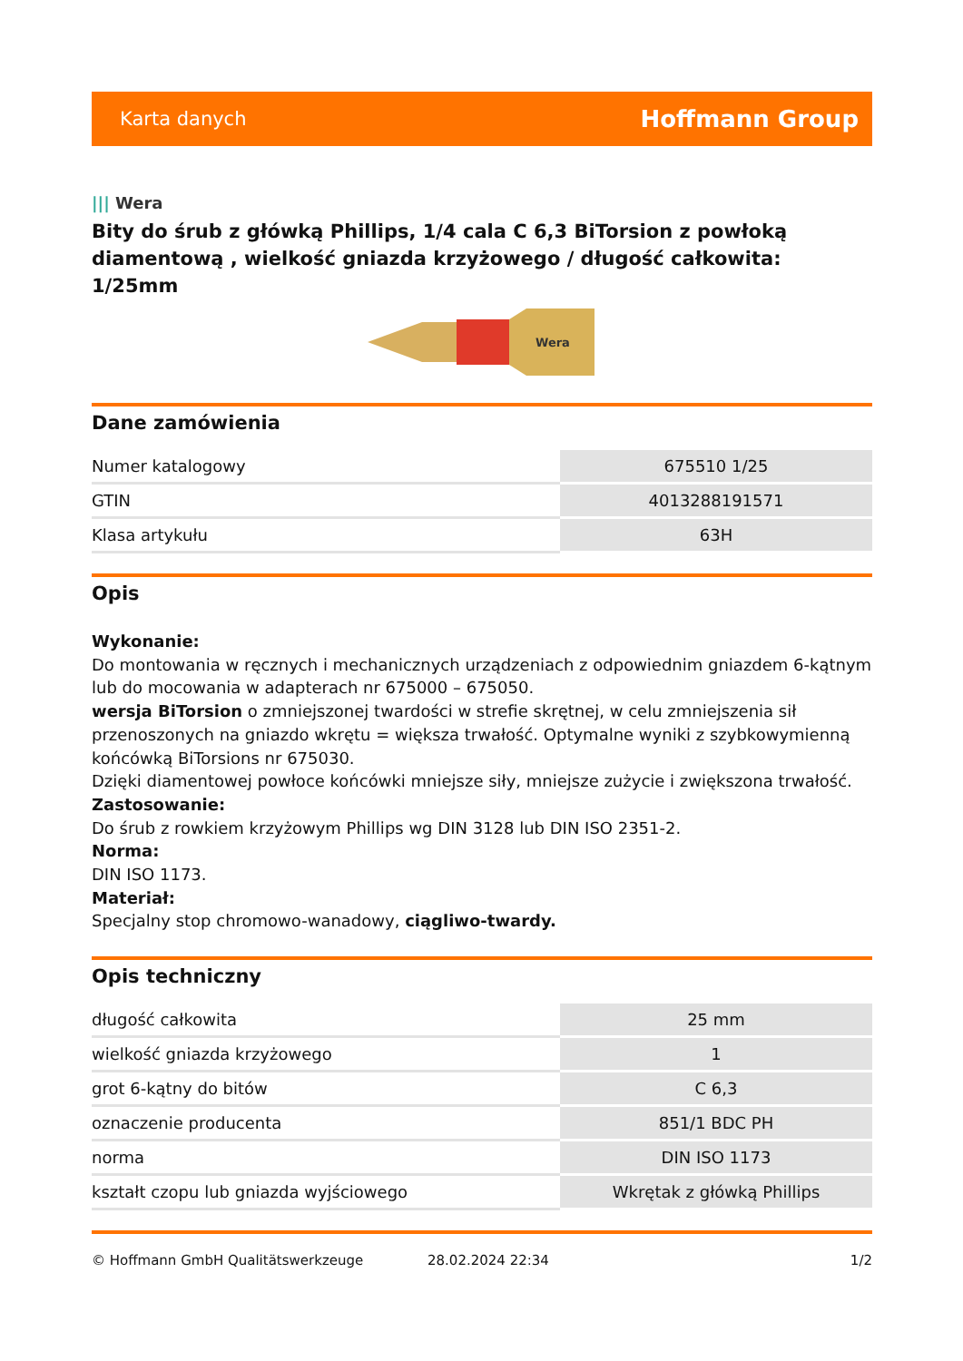Karta danych Hoffmann Group
||| Wera
Bity do śrub z główką Phillips, 1/4 cala C 6,3 BiTorsion z powłoką diamentową , wielkość gniazda krzyżowego / długość całkowita: 1/25mm
Wera
Dane zamówienia
| Numer katalogowy | 675510 1/25 |
| GTIN | 4013288191571 |
| Klasa artykułu | 63H |
Opis
Wykonanie:
Do montowania w ręcznych i mechanicznych urządzeniach z odpowiednim gniazdem 6-kątnym lub do mocowania w adapterach nr 675000 – 675050.
wersja BiTorsion o zmniejszonej twardości w strefie skrętnej, w celu zmniejszenia sił przenoszonych na gniazdo wkrętu = większa trwałość. Optymalne wyniki z szybkowymienną końcówką BiTorsions nr 675030.
Dzięki diamentowej powłoce końcówki mniejsze siły, mniejsze zużycie i zwiększona trwałość.
Zastosowanie:
Do śrub z rowkiem krzyżowym Phillips wg DIN 3128 lub DIN ISO 2351-2.
Norma:
DIN ISO 1173.
Materiał:
Specjalny stop chromowo-wanadowy, ciągliwo-twardy.
Opis techniczny
| długość całkowita | 25 mm |
| wielkość gniazda krzyżowego | 1 |
| grot 6-kątny do bitów | C 6,3 |
| oznaczenie producenta | 851/1 BDC PH |
| norma | DIN ISO 1173 |
| kształt czopu lub gniazda wyjściowego | Wkrętak z główką Phillips |
© Hoffmann GmbH Qualitätswerkzeuge 28.02.2024 22:34 1/2